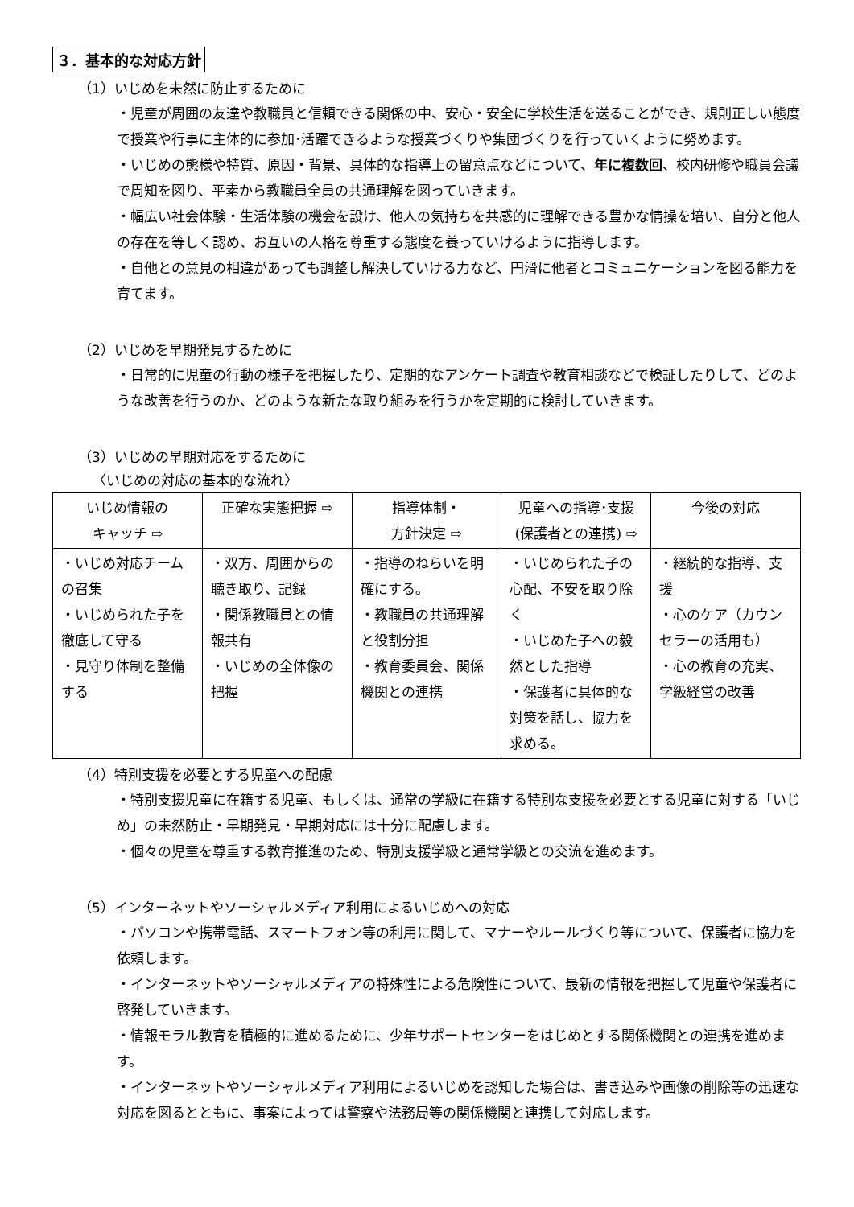３．基本的な対応方針
（1）いじめを未然に防止するために
・児童が周囲の友達や教職員と信頼できる関係の中、安心・安全に学校生活を送ることができ、規則正しい態度で授業や行事に主体的に参加･活躍できるような授業づくりや集団づくりを行っていくように努めます。
・いじめの態様や特質、原因・背景、具体的な指導上の留意点などについて、年に複数回、校内研修や職員会議で周知を図り、平素から教職員全員の共通理解を図っていきます。
・幅広い社会体験・生活体験の機会を設け、他人の気持ちを共感的に理解できる豊かな情操を培い、自分と他人の存在を等しく認め、お互いの人格を尊重する態度を養っていけるように指導します。
・自他との意見の相違があっても調整し解決していける力など、円滑に他者とコミュニケーションを図る能力を育てます。
（2）いじめを早期発見するために
・日常的に児童の行動の様子を把握したり、定期的なアンケート調査や教育相談などで検証したりして、どのような改善を行うのか、どのような新たな取り組みを行うかを定期的に検討していきます。
（3）いじめの早期対応をするために
〈いじめの対応の基本的な流れ〉
| いじめ情報の キャッチ ⇨ | 正確な実態把握 ⇨ | 指導体制・ 方針決定 ⇨ | 児童への指導･支援 (保護者との連携) ⇨ | 今後の対応 |
| --- | --- | --- | --- | --- |
| ・いじめ対応チームの召集 ・いじめられた子を徹底して守る ・見守り体制を整備する | ・双方、周囲からの聴き取り、記録 ・関係教職員との情報共有 ・いじめの全体像の把握 | ・指導のねらいを明確にする。 ・教職員の共通理解と役割分担 ・教育委員会、関係機関との連携 | ・いじめられた子の心配、不安を取り除く ・いじめた子への毅然とした指導 ・保護者に具体的な対策を話し、協力を求める。 | ・継続的な指導、支援 ・心のケア（カウンセラーの活用も） ・心の教育の充実、学級経営の改善 |
（4）特別支援を必要とする児童への配慮
・特別支援児童に在籍する児童、もしくは、通常の学級に在籍する特別な支援を必要とする児童に対する「いじめ」の未然防止・早期発見・早期対応には十分に配慮します。
・個々の児童を尊重する教育推進のため、特別支援学級と通常学級との交流を進めます。
（5）インターネットやソーシャルメディア利用によるいじめへの対応
・パソコンや携帯電話、スマートフォン等の利用に関して、マナーやルールづくり等について、保護者に協力を依頼します。
・インターネットやソーシャルメディアの特殊性による危険性について、最新の情報を把握して児童や保護者に啓発していきます。
・情報モラル教育を積極的に進めるために、少年サポートセンターをはじめとする関係機関との連携を進めます。
・インターネットやソーシャルメディア利用によるいじめを認知した場合は、書き込みや画像の削除等の迅速な対応を図るとともに、事案によっては警察や法務局等の関係機関と連携して対応します。